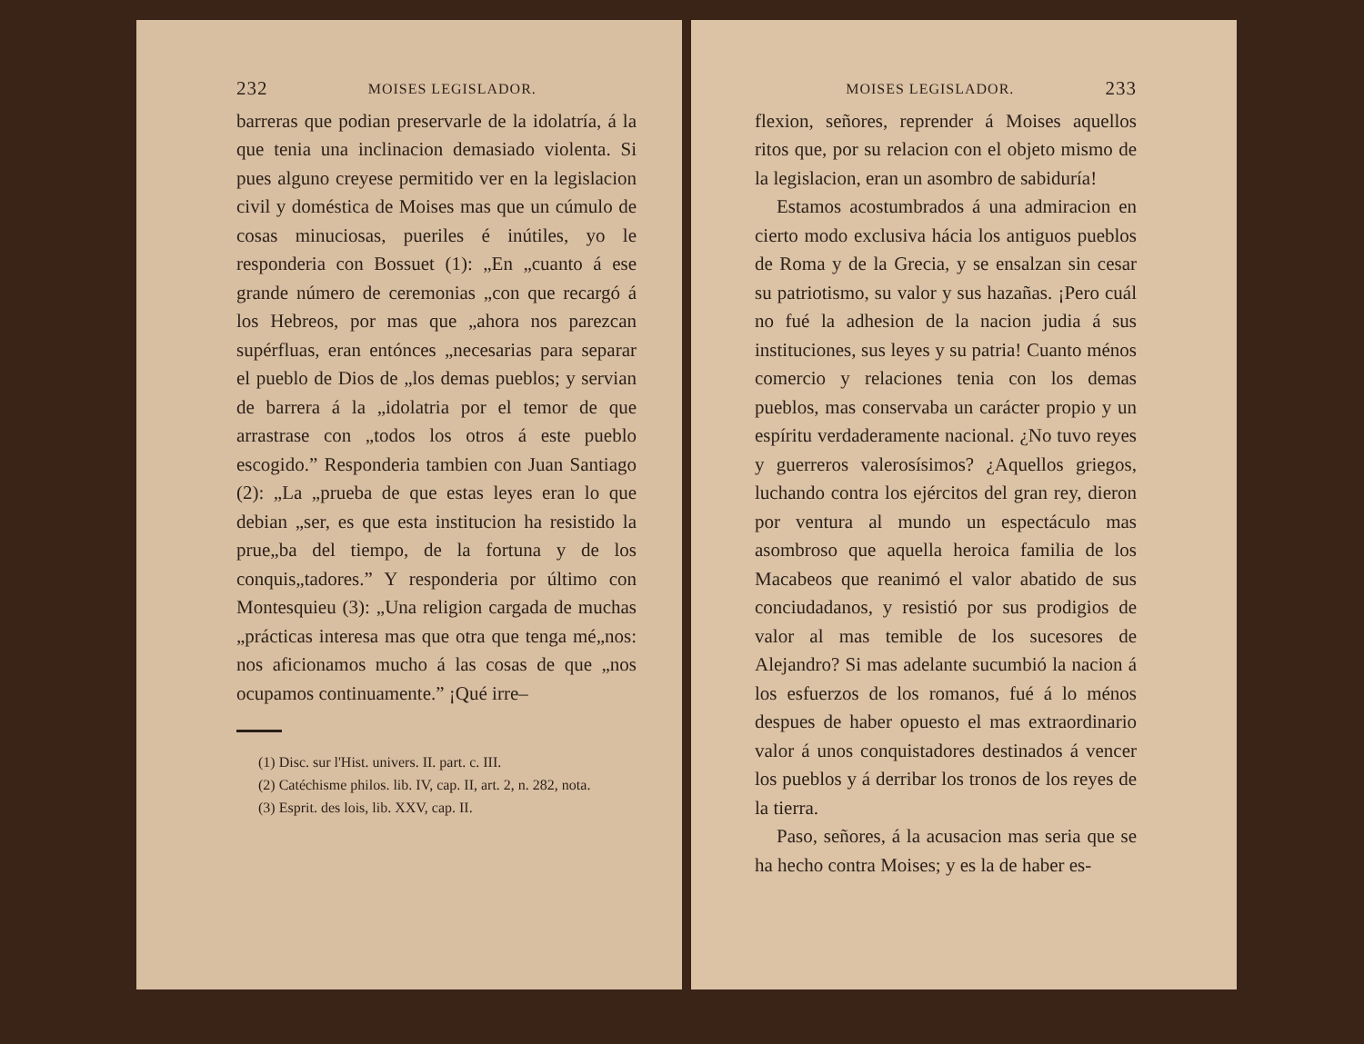232 MOISES LEGISLADOR.
barreras que podian preservarle de la idolatría, á la que tenia una inclinacion demasiado violenta. Si pues alguno creyese permitido ver en la legislacion civil y doméstica de Moises mas que un cúmulo de cosas minuciosas, pueriles é inútiles, yo le responderia con Bossuet (1): „En „cuanto á ese grande número de ceremonias „con que recargó á los Hebreos, por mas que „ahora nos parezcan supérfluas, eran entónces „necesarias para separar el pueblo de Dios de „los demas pueblos; y servian de barrera á la „idolatria por el temor de que arrastrase con „todos los otros á este pueblo escogido.” Responderia tambien con Juan Santiago (2): „La „prueba de que estas leyes eran lo que debian „ser, es que esta institucion ha resistido la prue„ba del tiempo, de la fortuna y de los conquis„tadores.” Y responderia por último con Montesquieu (3): „Una religion cargada de muchas „prácticas interesa mas que otra que tenga mé„nos: nos aficionamos mucho á las cosas de que „nos ocupamos continuamente.” ¡Qué irre–
(1) Disc. sur l'Hist. univers. II. part. c. III.
(2) Catéchisme philos. lib. IV, cap. II, art. 2, n. 282, nota.
(3) Esprit. des lois, lib. XXV, cap. II.
MOISES LEGISLADOR. 233
flexion, señores, reprender á Moises aquellos ritos que, por su relacion con el objeto mismo de la legislacion, eran un asombro de sabiduría!
Estamos acostumbrados á una admiracion en cierto modo exclusiva hácia los antiguos pueblos de Roma y de la Grecia, y se ensalzan sin cesar su patriotismo, su valor y sus hazañas. ¡Pero cuál no fué la adhesion de la nacion judia á sus instituciones, sus leyes y su patria! Cuanto ménos comercio y relaciones tenia con los demas pueblos, mas conservaba un carácter propio y un espíritu verdaderamente nacional. ¿No tuvo reyes y guerreros valerosísimos? ¿Aquellos griegos, luchando contra los ejércitos del gran rey, dieron por ventura al mundo un espectáculo mas asombroso que aquella heroica familia de los Macabeos que reanimó el valor abatido de sus conciudadanos, y resistió por sus prodigios de valor al mas temible de los sucesores de Alejandro? Si mas adelante sucumbió la nacion á los esfuerzos de los romanos, fué á lo ménos despues de haber opuesto el mas extraordinario valor á unos conquistadores destinados á vencer los pueblos y á derribar los tronos de los reyes de la tierra.
Paso, señores, á la acusacion mas seria que se ha hecho contra Moises; y es la de haber es-